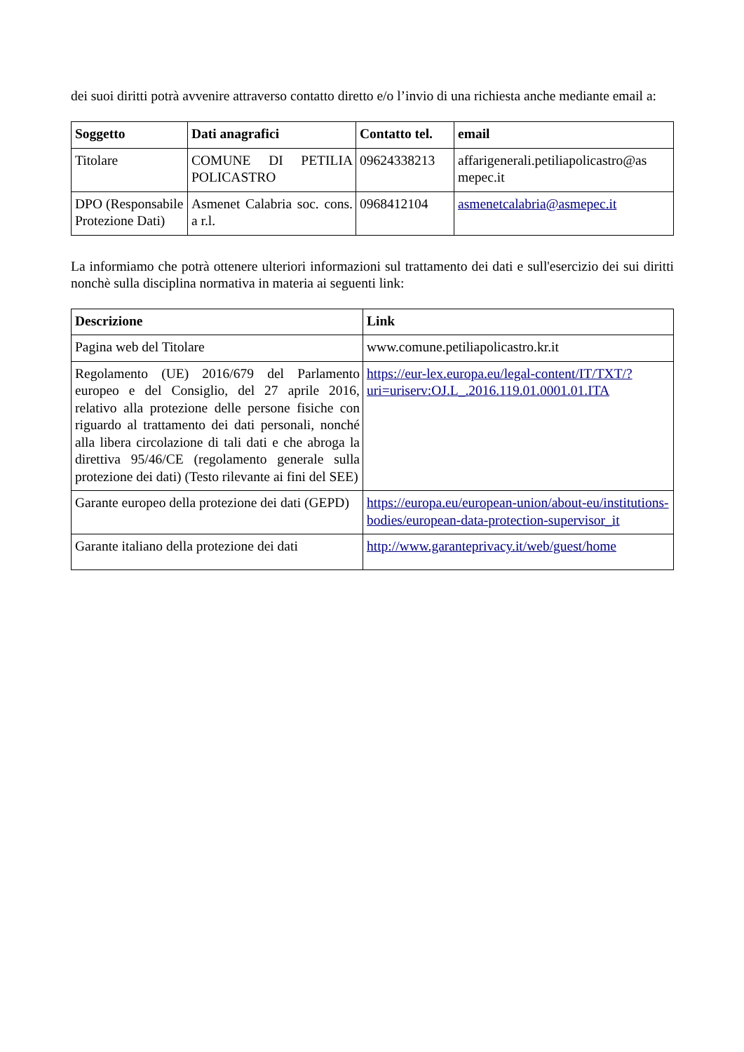dei suoi diritti potrà avvenire attraverso contatto diretto e/o l’invio di una richiesta anche mediante email a:
| Soggetto | Dati anagrafici | Contatto tel. | email |
| --- | --- | --- | --- |
| Titolare | COMUNE DI PETILIA POLICASTRO | 09624338213 | affarigenerali.petiliapolicastro@as mepec.it |
| DPO (Responsabile Protezione Dati) | Asmenet Calabria soc. cons. a r.l. | 0968412104 | asmenetcalabria@asmepec.it |
La informiamo che potrà ottenere ulteriori informazioni sul trattamento dei dati e sull'esercizio dei sui diritti nonchè sulla disciplina normativa in materia ai seguenti link:
| Descrizione | Link |
| --- | --- |
| Pagina web del Titolare | www.comune.petiliapolicastro.kr.it |
| Regolamento (UE) 2016/679 del Parlamento europeo e del Consiglio, del 27 aprile 2016, relativo alla protezione delle persone fisiche con riguardo al trattamento dei dati personali, nonché alla libera circolazione di tali dati e che abroga la direttiva 95/46/CE (regolamento generale sulla protezione dei dati) (Testo rilevante ai fini del SEE) | https://eur-lex.europa.eu/legal-content/IT/TXT/?uri=uriserv:OJ.L_.2016.119.01.0001.01.ITA |
| Garante europeo della protezione dei dati (GEPD) | https://europa.eu/european-union/about-eu/institutions-bodies/european-data-protection-supervisor_it |
| Garante italiano della protezione dei dati | http://www.garanteprivacy.it/web/guest/home |